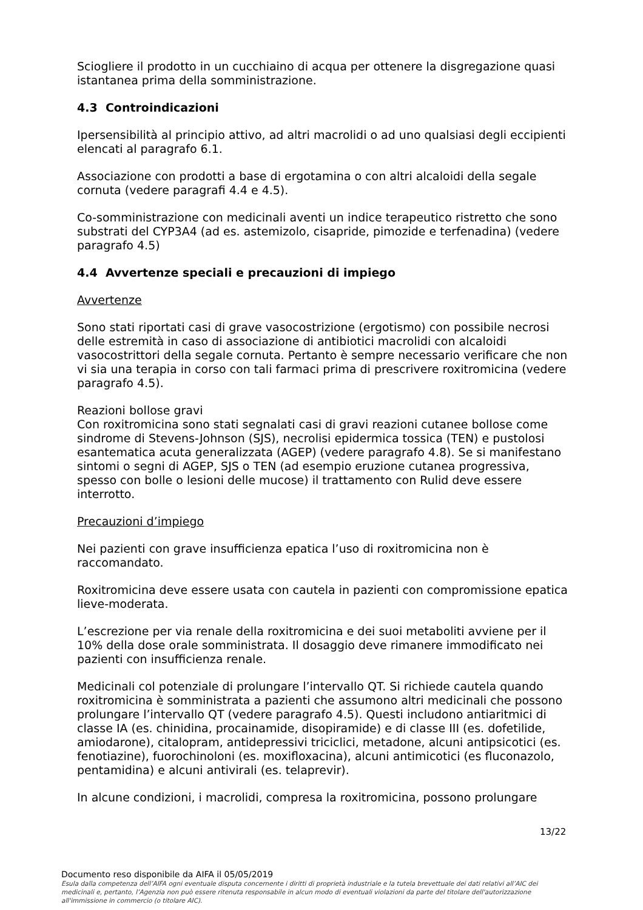Sciogliere il prodotto in un cucchiaino di acqua per ottenere la disgregazione quasi istantanea prima della somministrazione.
4.3 Controindicazioni
Ipersensibilità al principio attivo, ad altri macrolidi o ad uno qualsiasi degli eccipienti elencati al paragrafo 6.1.
Associazione con prodotti a base di ergotamina o con altri alcaloidi della segale cornuta (vedere paragrafi 4.4 e 4.5).
Co-somministrazione con medicinali aventi un indice terapeutico ristretto che sono substrati del CYP3A4 (ad es. astemizolo, cisapride, pimozide e terfenadina) (vedere paragrafo 4.5)
4.4 Avvertenze speciali e precauzioni di impiego
Avvertenze
Sono stati riportati casi di grave vasocostrizione (ergotismo) con possibile necrosi delle estremità in caso di associazione di antibiotici macrolidi con alcaloidi vasocostrittori della segale cornuta. Pertanto è sempre necessario verificare che non vi sia una terapia in corso con tali farmaci prima di prescrivere roxitromicina (vedere paragrafo 4.5).
Reazioni bollose gravi
Con roxitromicina sono stati segnalati casi di gravi reazioni cutanee bollose come sindrome di Stevens-Johnson (SJS), necrolisi epidermica tossica (TEN) e pustolosi esantematica acuta generalizzata (AGEP) (vedere paragrafo 4.8). Se si manifestano sintomi o segni di AGEP, SJS o TEN (ad esempio eruzione cutanea progressiva, spesso con bolle o lesioni delle mucose) il trattamento con Rulid deve essere interrotto.
Precauzioni d’impiego
Nei pazienti con grave insufficienza epatica l’uso di roxitromicina non è raccomandato.
Roxitromicina deve essere usata con cautela in pazienti con compromissione epatica lieve-moderata.
L’escrezione per via renale della roxitromicina e dei suoi metaboliti avviene per il 10% della dose orale somministrata. Il dosaggio deve rimanere immodificato nei pazienti con insufficienza renale.
Medicinali col potenziale di prolungare l’intervallo QT. Si richiede cautela quando roxitromicina è somministrata a pazienti che assumono altri medicinali che possono prolungare l’intervallo QT (vedere paragrafo 4.5). Questi includono antiaritmici di classe IA (es. chinidina, procainamide, disopiramide) e di classe III (es. dofetilide, amiodarone), citalopram, antidepressivi triciclici, metadone, alcuni antipsicotici (es. fenotiazine), fuorochinoloni (es. moxifloxacina), alcuni antimicotici (es fluconazolo, pentamidina) e alcuni antivirali (es. telaprevir).
In alcune condizioni, i macrolidi, compresa la roxitromicina, possono prolungare
13/22
Documento reso disponibile da AIFA il 05/05/2019
Esula dalla competenza dell’AIFA ogni eventuale disputa concernente i diritti di proprietà industriale e la tutela brevettuale dei dati relativi all’AIC dei medicinali e, pertanto, l’Agenzia non può essere ritenuta responsabile in alcun modo di eventuali violazioni da parte del titolare dell'autorizzazione all'immissione in commercio (o titolare AIC).